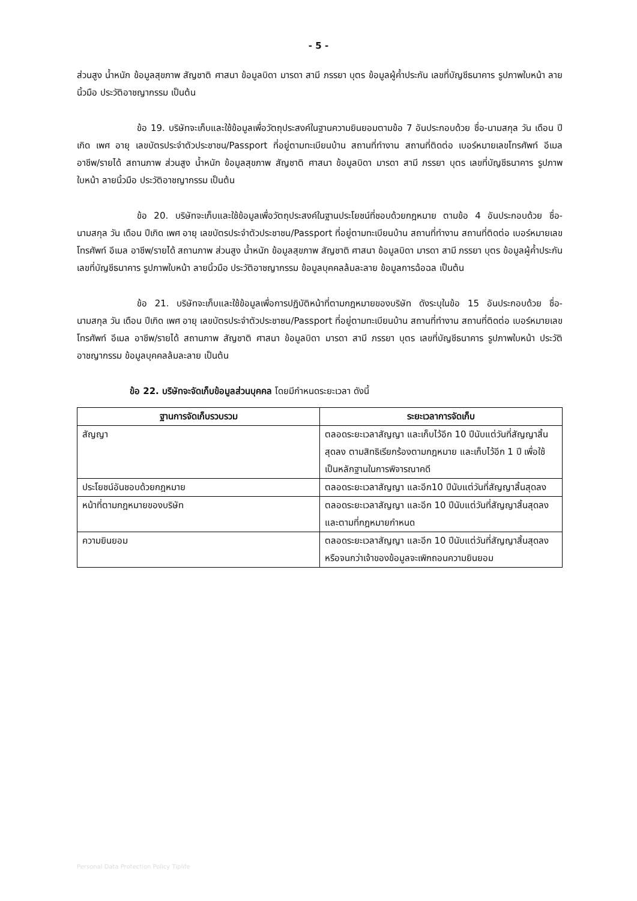- 5 -
ส่วนสูง น้ำหนัก ข้อมูลสุขภาพ สัญชาติ ศาสนา ข้อมูลบิดา มารดา สามี ภรรยา บุตร ข้อมูลผู้ค้ำประกัน เลขที่บัญชีธนาคาร รูปภาพใบหน้า ลายนิ้วมือ ประวัติอาชญากรรม เป็นต้น
ข้อ 19. บริษัทจะเก็บและใช้ข้อมูลเพื่อวัตถุประสงค์ในฐานความยินยอมตามข้อ 7 อันประกอบด้วย ชื่อ-นามสกุล วัน เดือน ปีเกิด เพศ อายุ เลขบัตรประจำตัวประชาชน/Passport ที่อยู่ตามทะเบียนบ้าน สถานที่ทำงาน สถานที่ติดต่อ เบอร์หมายเลขโทรศัพท์ อีเมล อาชีพ/รายได้ สถานภาพ ส่วนสูง น้ำหนัก ข้อมูลสุขภาพ สัญชาติ ศาสนา ข้อมูลบิดา มารดา สามี ภรรยา บุตร เลขที่บัญชีธนาคาร รูปภาพใบหน้า ลายนิ้วมือ ประวัติอาชญากรรม เป็นต้น
ข้อ 20. บริษัทจะเก็บและใช้ข้อมูลเพื่อวัตถุประสงค์ในฐานประโยชน์ที่ชอบด้วยกฎหมาย ตามข้อ 4 อันประกอบด้วย ชื่อ-นามสกุล วัน เดือน ปีเกิด เพศ อายุ เลขบัตรประจำตัวประชาชน/Passport ที่อยู่ตามทะเบียนบ้าน สถานที่ทำงาน สถานที่ติดต่อ เบอร์หมายเลขโทรศัพท์ อีเมล อาชีพ/รายได้ สถานภาพ ส่วนสูง น้ำหนัก ข้อมูลสุขภาพ สัญชาติ ศาสนา ข้อมูลบิดา มารดา สามี ภรรยา บุตร ข้อมูลผู้ค้ำประกัน เลขที่บัญชีธนาคาร รูปภาพใบหน้า ลายนิ้วมือ ประวัติอาชญากรรม ข้อมูลบุคคลล้มละลาย ข้อมูลการฉ้อฉล เป็นต้น
ข้อ 21. บริษัทจะเก็บและใช้ข้อมูลเพื่อการปฏิบัติหน้าที่ตามกฎหมายของบริษัท ดังระบุในข้อ 15 อันประกอบด้วย ชื่อ-นามสกุล วัน เดือน ปีเกิด เพศ อายุ เลขบัตรประจำตัวประชาชน/Passport ที่อยู่ตามทะเบียนบ้าน สถานที่ทำงาน สถานที่ติดต่อ เบอร์หมายเลขโทรศัพท์ อีเมล อาชีพ/รายได้ สถานภาพ สัญชาติ ศาสนา ข้อมูลบิดา มารดา สามี ภรรยา บุตร เลขที่บัญชีธนาคาร รูปภาพใบหน้า ประวัติอาชญากรรม ข้อมูลบุคคลล้มละลาย เป็นต้น
ข้อ 22. บริษัทจะจัดเก็บข้อมูลส่วนบุคคล โดยมีกำหนดระยะเวลา ดังนี้
| ฐานการจัดเก็บรวบรวม | ระยะเวลาการจัดเก็บ |
| --- | --- |
| สัญญา | ตลอดระยะเวลาสัญญา และเก็บไว้อีก 10 ปีนับแต่วันที่สัญญาสิ้นสุดลง ตามสิทธิเรียกร้องตามกฎหมาย และเก็บไว้อีก 1 ปี เพื่อใช้เป็นหลักฐานในการพิจารณาคดี |
| ประโยชน์อันชอบด้วยกฎหมาย | ตลอดระยะเวลาสัญญา และอีก10 ปีนับแต่วันที่สัญญาสิ้นสุดลง |
| หน้าที่ตามกฎหมายของบริษัท | ตลอดระยะเวลาสัญญา และอีก 10 ปีนับแต่วันที่สัญญาสิ้นสุดลง และตามที่กฎหมายกำหนด |
| ความยินยอม | ตลอดระยะเวลาสัญญา และอีก 10 ปีนับแต่วันที่สัญญาสิ้นสุดลง หรือจนกว่าเจ้าของข้อมูลจะเพิกถอนความยินยอม |
Personal Data Protection Policy Tiplife